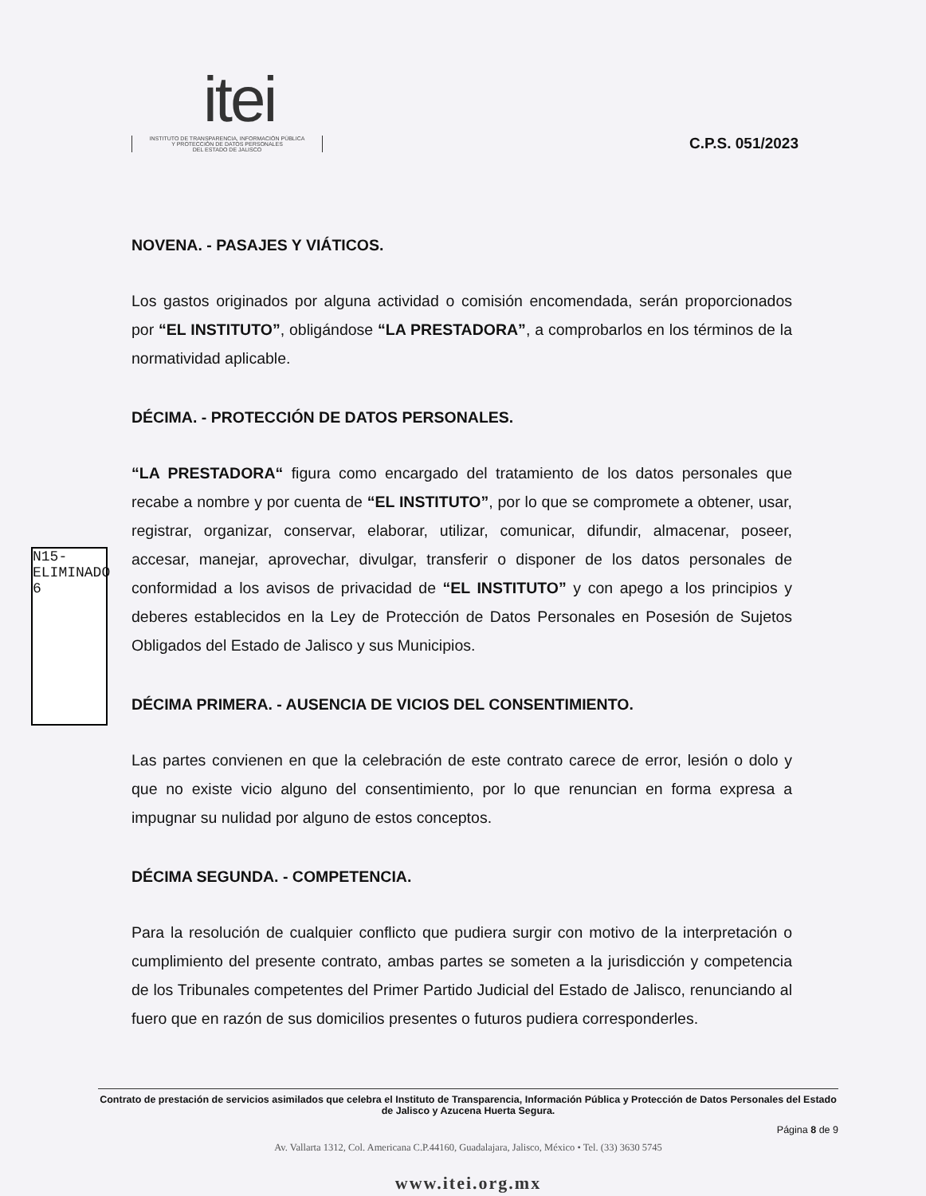itei
INSTITUTO DE TRANSPARENCIA, INFORMACIÓN PÚBLICA
Y PROTECCIÓN DE DATOS PERSONALES
DEL ESTADO DE JALISCO
C.P.S. 051/2023
N15-ELIMINADO 6
NOVENA. - PASAJES Y VIÁTICOS.
Los gastos originados por alguna actividad o comisión encomendada, serán proporcionados por “EL INSTITUTO”, obligándose “LA PRESTADORA”, a comprobarlos en los términos de la normatividad aplicable.
DÉCIMA. - PROTECCIÓN DE DATOS PERSONALES.
“LA PRESTADORA“ figura como encargado del tratamiento de los datos personales que recabe a nombre y por cuenta de “EL INSTITUTO”, por lo que se compromete a obtener, usar, registrar, organizar, conservar, elaborar, utilizar, comunicar, difundir, almacenar, poseer, accesar, manejar, aprovechar, divulgar, transferir o disponer de los datos personales de conformidad a los avisos de privacidad de “EL INSTITUTO” y con apego a los principios y deberes establecidos en la Ley de Protección de Datos Personales en Posesión de Sujetos Obligados del Estado de Jalisco y sus Municipios.
DÉCIMA PRIMERA. - AUSENCIA DE VICIOS DEL CONSENTIMIENTO.
Las partes convienen en que la celebración de este contrato carece de error, lesión o dolo y que no existe vicio alguno del consentimiento, por lo que renuncian en forma expresa a impugnar su nulidad por alguno de estos conceptos.
DÉCIMA SEGUNDA. - COMPETENCIA.
Para la resolución de cualquier conflicto que pudiera surgir con motivo de la interpretación o cumplimiento del presente contrato, ambas partes se someten a la jurisdicción y competencia de los Tribunales competentes del Primer Partido Judicial del Estado de Jalisco, renunciando al fuero que en razón de sus domicilios presentes o futuros pudiera corresponderles.
Contrato de prestación de servicios asimilados que celebra el Instituto de Transparencia, Información Pública y Protección de Datos Personales del Estado de Jalisco y Azucena Huerta Segura.
Página 8 de 9
Av. Vallarta 1312, Col. Americana C.P.44160, Guadalajara, Jalisco, México • Tel. (33) 3630 5745
www.itei.org.mx